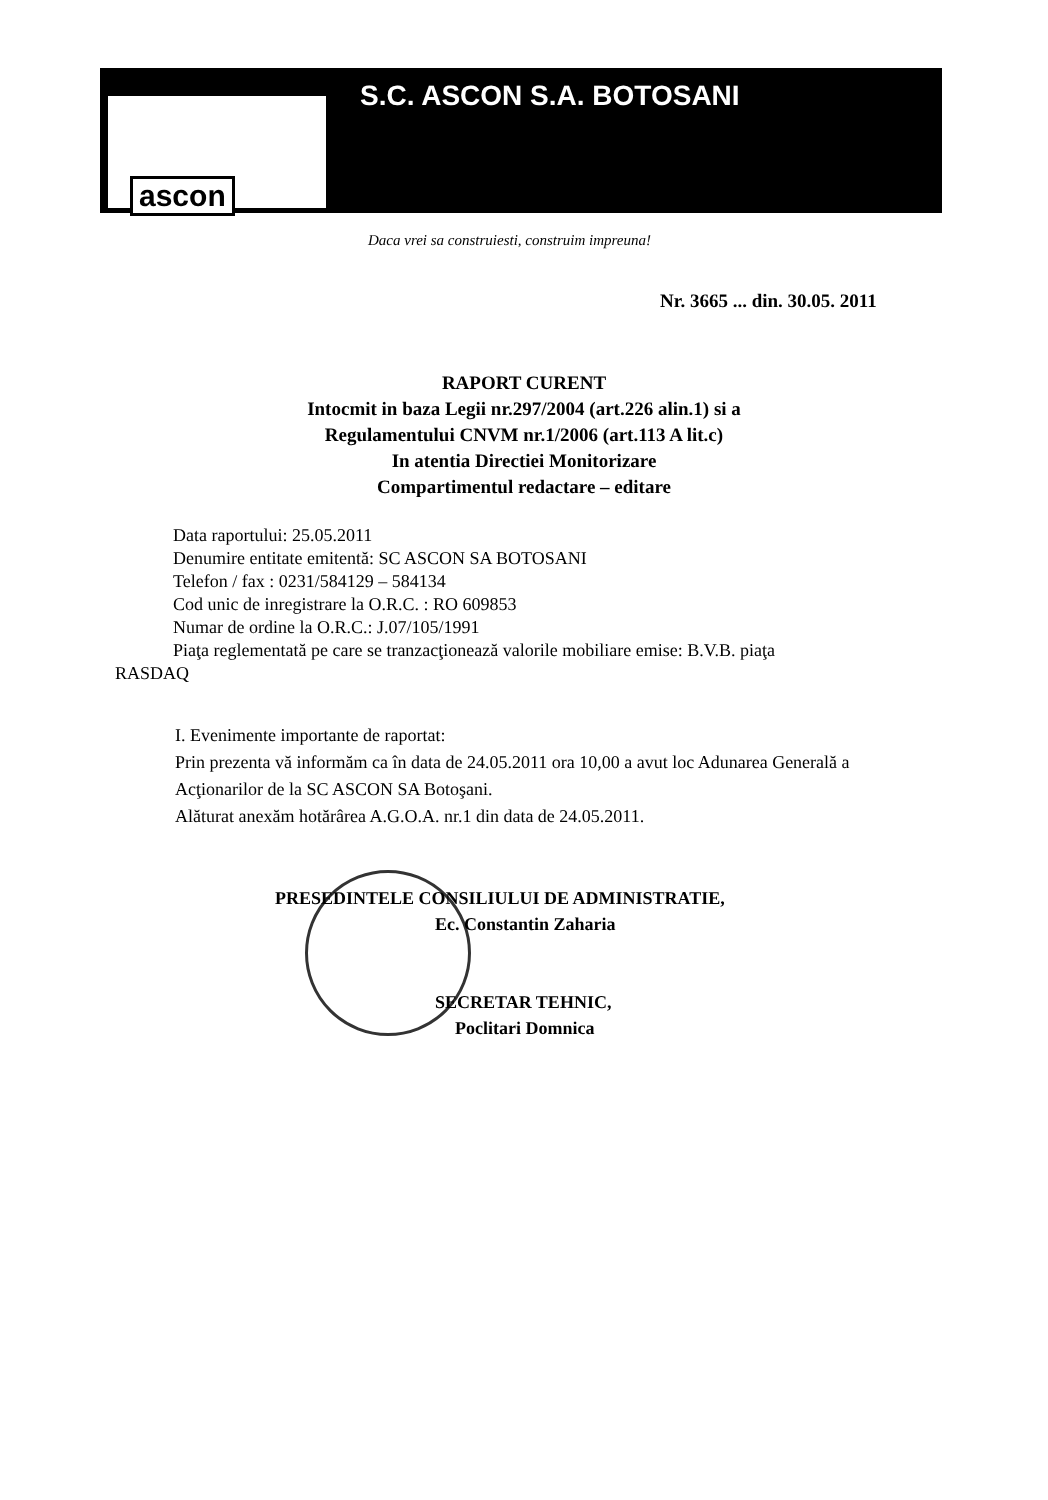ascon
S.C. ASCON S.A. BOTOSANI
Daca vrei sa construiesti, construim impreuna!
Nr. 3665 ... din. 30.05. 2011
RAPORT CURENT
Intocmit in baza Legii nr.297/2004 (art.226 alin.1) si a
Regulamentului CNVM nr.1/2006 (art.113 A lit.c)
In atentia Directiei Monitorizare
Compartimentul redactare – editare
Data raportului: 25.05.2011
Denumire entitate emitentă: SC ASCON SA BOTOSANI
Telefon / fax : 0231/584129 – 584134
Cod unic de inregistrare la O.R.C. : RO 609853
Numar de ordine la O.R.C.: J.07/105/1991
Piaţa reglementată pe care se tranzacţionează valorile mobiliare emise: B.V.B. piaţa
RASDAQ
I. Evenimente importante de raportat:
Prin prezenta vă informăm ca în data de 24.05.2011 ora 10,00 a avut loc Adunarea Generală a Acţionarilor de la SC ASCON SA Botoşani.
Alăturat anexăm hotărârea A.G.O.A. nr.1 din data de 24.05.2011.
PRESEDINTELE CONSILIULUI DE ADMINISTRATIE,
Ec. Constantin Zaharia
SECRETAR TEHNIC,
Poclitari Domnica